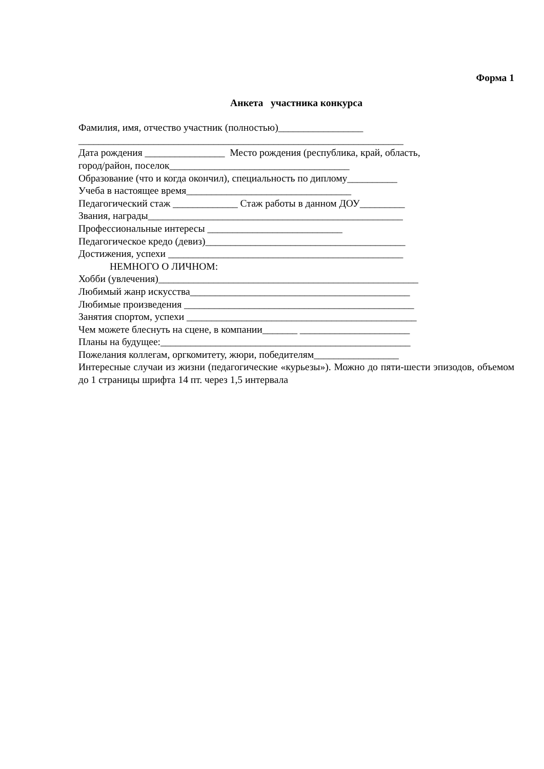Форма 1
Анкета участника конкурса
Фамилия, имя, отчество участник (полностью)_________________
_________________________________________________________________
Дата рождения ________________ Место рождения (республика, край, область,
город/район, поселок____________________________________
Образование (что и когда окончил), специальность по диплому__________
Учеба в настоящее время_________________________________
Педагогический стаж _____________ Стаж работы в данном ДОУ_________
Звания, награды___________________________________________________
Профессиональные интересы ___________________________
Педагогическое кредо (девиз)________________________________________
Достижения, успехи _______________________________________________
НЕМНОГО О ЛИЧНОМ:
Хобби (увлечения)____________________________________________________
Любимый жанр искусства____________________________________________
Любимые произведения ______________________________________________
Занятия спортом, успехи ______________________________________________
Чем можете блеснуть на сцене, в компании_______ ______________________
Планы на будущее:__________________________________________________
Пожелания коллегам, оргкомитету, жюри, победителям_________________
Интересные случаи из жизни (педагогические «курьезы»). Можно до пяти-шести эпизодов, объемом до 1 страницы шрифта 14 пт. через 1,5 интервала